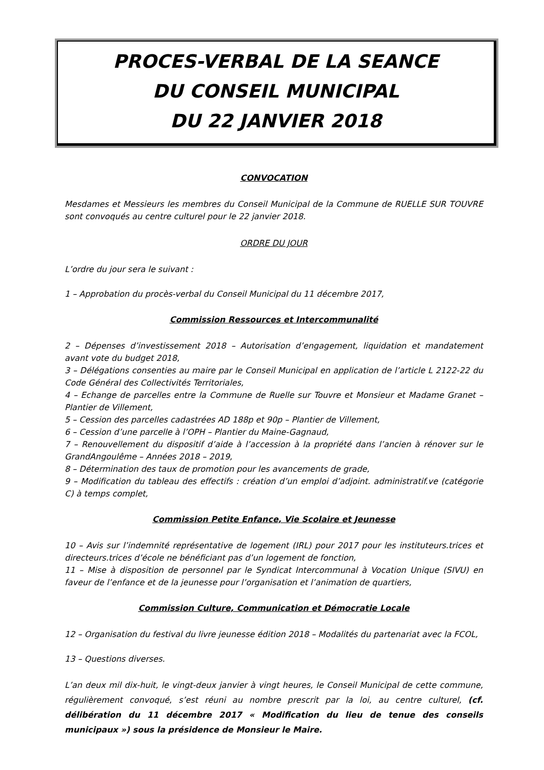PROCES-VERBAL DE LA SEANCE
DU CONSEIL MUNICIPAL
DU 22 JANVIER 2018
CONVOCATION
Mesdames et Messieurs les membres du Conseil Municipal de la Commune de RUELLE SUR TOUVRE sont convoqués au centre culturel pour le 22 janvier 2018.
ORDRE DU JOUR
L’ordre du jour sera le suivant :
1 – Approbation du procès-verbal du Conseil Municipal du 11 décembre 2017,
Commission Ressources et Intercommunalité
2 – Dépenses d’investissement 2018 – Autorisation d’engagement, liquidation et mandatement avant vote du budget 2018,
3 – Délégations consenties au maire par le Conseil Municipal en application de l’article L 2122-22 du Code Général des Collectivités Territoriales,
4 – Echange de parcelles entre la Commune de Ruelle sur Touvre et Monsieur et Madame Granet – Plantier de Villement,
5 – Cession des parcelles cadastrées AD 188p et 90p – Plantier de Villement,
6 – Cession d’une parcelle à l’OPH – Plantier du Maine-Gagnaud,
7 – Renouvellement du dispositif d’aide à l’accession à la propriété dans l’ancien à rénover sur le GrandAngoulême – Années 2018 – 2019,
8 – Détermination des taux de promotion pour les avancements de grade,
9 – Modification du tableau des effectifs : création d’un emploi d’adjoint. administratif.ve (catégorie C) à temps complet,
Commission Petite Enfance, Vie Scolaire et Jeunesse
10 – Avis sur l’indemnité représentative de logement (IRL) pour 2017 pour les instituteurs.trices et directeurs.trices d’école ne bénéficiant pas d’un logement de fonction,
11 – Mise à disposition de personnel par le Syndicat Intercommunal à Vocation Unique (SIVU) en faveur de l’enfance et de la jeunesse pour l’organisation et l’animation de quartiers,
Commission Culture, Communication et Démocratie Locale
12 – Organisation du festival du livre jeunesse édition 2018 – Modalités du partenariat avec la FCOL,
13 – Questions diverses.
L’an deux mil dix-huit, le vingt-deux janvier à vingt heures, le Conseil Municipal de cette commune, régulièrement convoqué, s’est réuni au nombre prescrit par la loi, au centre culturel, (cf. délibération du 11 décembre 2017 « Modification du lieu de tenue des conseils municipaux ») sous la présidence de Monsieur le Maire.